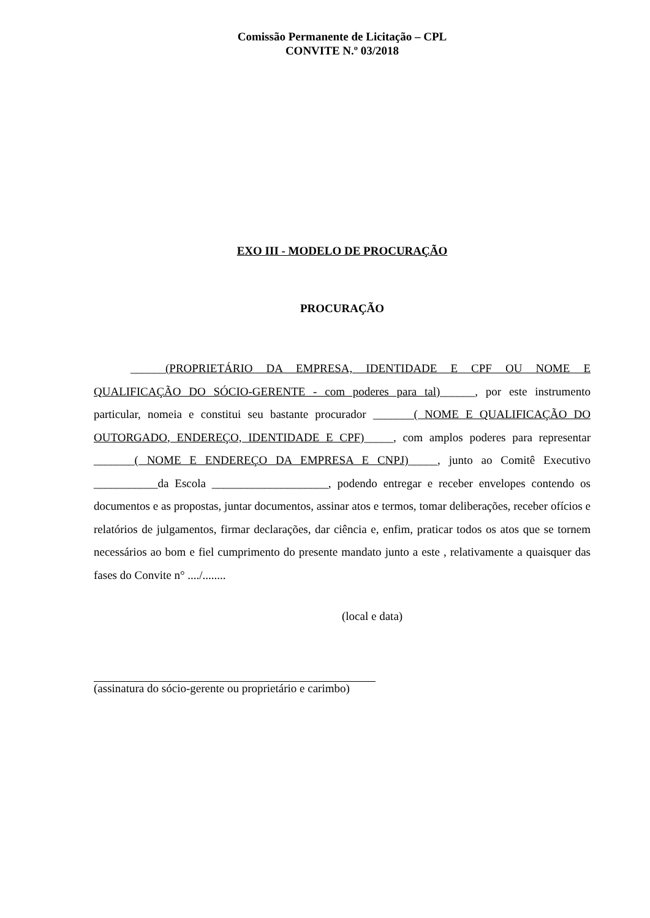Comissão Permanente de Licitação – CPL
CONVITE N.º 03/2018
EXO III - MODELO DE PROCURAÇÃO
PROCURAÇÃO
______(PROPRIETÁRIO DA EMPRESA, IDENTIDADE E CPF OU NOME E QUALIFICAÇÃO DO SÓCIO-GERENTE - com poderes para tal)______, por este instrumento particular, nomeia e constitui seu bastante procurador _______( NOME E QUALIFICAÇÃO DO OUTORGADO, ENDEREÇO, IDENTIDADE E CPF)_____, com amplos poderes para representar _______( NOME E ENDEREÇO DA EMPRESA E CNPJ)_____, junto ao Comitê Executivo ___________da Escola ____________________, podendo entregar e receber envelopes contendo os documentos e as propostas, juntar documentos, assinar atos e termos, tomar deliberações, receber ofícios e relatórios de julgamentos, firmar declarações, dar ciência e, enfim, praticar todos os atos que se tornem necessários ao bom e fiel cumprimento do presente mandato junto a este , relativamente a quaisquer das fases do Convite n° ..../........
(local e data)
(assinatura do sócio-gerente ou proprietário e carimbo)